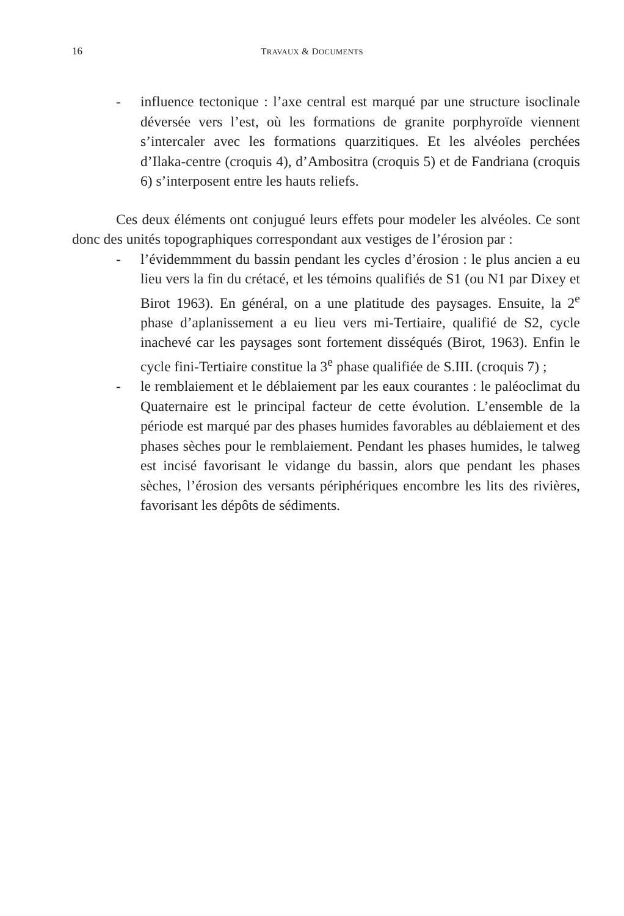16
TRAVAUX & DOCUMENTS
- influence tectonique : l’axe central est marqué par une structure isoclinale déversée vers l’est, où les formations de granite porphyroïde viennent s’intercaler avec les formations quarzitiques. Et les alvéoles perchées d’Ilaka-centre (croquis 4), d’Ambositra (croquis 5) et de Fandriana (croquis 6) s’interposent entre les hauts reliefs.
Ces deux éléments ont conjugué leurs effets pour modeler les alvéoles. Ce sont donc des unités topographiques correspondant aux vestiges de l’érosion par :
- l’évidemmment du bassin pendant les cycles d’érosion : le plus ancien a eu lieu vers la fin du crétacé, et les témoins qualifiés de S1 (ou N1 par Dixey et Birot 1963). En général, on a une platitude des paysages. Ensuite, la 2<sup>e</sup> phase d’aplanissement a eu lieu vers mi-Tertiaire, qualifié de S2, cycle inachevé car les paysages sont fortement disséqués (Birot, 1963). Enfin le cycle fini-Tertiaire constitue la 3<sup>e</sup> phase qualifiée de S.III. (croquis 7) ;
- le remblaiement et le déblaiement par les eaux courantes : le paléoclimat du Quaternaire est le principal facteur de cette évolution. L’ensemble de la période est marqué par des phases humides favorables au déblaiement et des phases sèches pour le remblaiement. Pendant les phases humides, le talweg est incisé favorisant le vidange du bassin, alors que pendant les phases sèches, l’érosion des versants périphériques encombre les lits des rivières, favorisant les dépôts de sédiments.